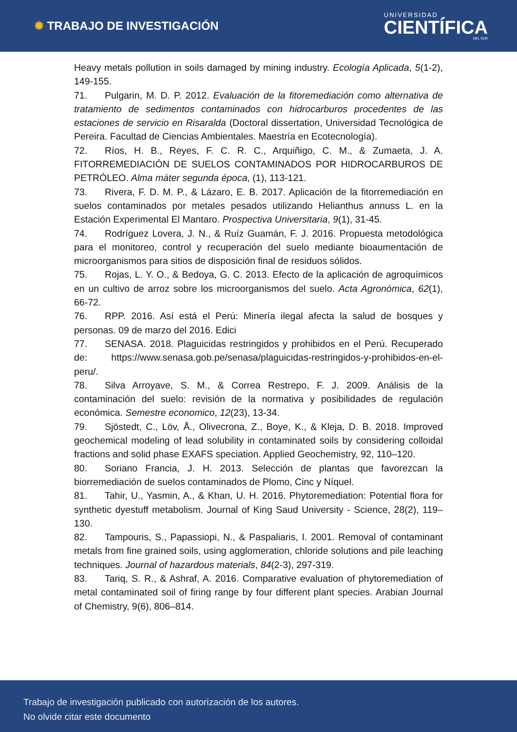✹ TRABAJO DE INVESTIGACIÓN
UNIVERSIDAD
CIENTÍFICA
DEL SUR
Heavy metals pollution in soils damaged by mining industry. Ecología Aplicada, 5(1-2), 149-155.
71. Pulgarin, M. D. P. 2012. Evaluación de la fitoremediación como alternativa de tratamiento de sedimentos contaminados con hidrocarburos procedentes de las estaciones de servicio en Risaralda (Doctoral dissertation, Universidad Tecnológica de Pereira. Facultad de Ciencias Ambientales. Maestría en Ecotecnología).
72. Ríos, H. B., Reyes, F. C. R. C., Arquiñigo, C. M., & Zumaeta, J. A. FITORREMEDIACIÓN DE SUELOS CONTAMINADOS POR HIDROCARBUROS DE PETRÓLEO. Alma máter segunda época, (1), 113-121.
73. Rivera, F. D. M. P., & Lázaro, E. B. 2017. Aplicación de la fitorremediación en suelos contaminados por metales pesados utilizando Helianthus annuss L. en la Estación Experimental El Mantaro. Prospectiva Universitaria, 9(1), 31-45.
74. Rodríguez Lovera, J. N., & Ruíz Guamán, F. J. 2016. Propuesta metodológica para el monitoreo, control y recuperación del suelo mediante bioaumentación de microorganismos para sitios de disposición final de residuos sólidos.
75. Rojas, L. Y. O., & Bedoya, G. C. 2013. Efecto de la aplicación de agroquímicos en un cultivo de arroz sobre los microorganismos del suelo. Acta Agronómica, 62(1), 66-72.
76. RPP. 2016. Así está el Perú: Minería ilegal afecta la salud de bosques y personas. 09 de marzo del 2016. Edici
77. SENASA. 2018. Plaguicidas restringidos y prohibidos en el Perú. Recuperado de: https://www.senasa.gob.pe/senasa/plaguicidas-restringidos-y-prohibidos-en-el-peru/.
78. Silva Arroyave, S. M., & Correa Restrepo, F. J. 2009. Análisis de la contaminación del suelo: revisión de la normativa y posibilidades de regulación económica. Semestre economico, 12(23), 13-34.
79. Sjöstedt, C., Löv, Å., Olivecrona, Z., Boye, K., & Kleja, D. B. 2018. Improved geochemical modeling of lead solubility in contaminated soils by considering colloidal fractions and solid phase EXAFS speciation. Applied Geochemistry, 92, 110–120.
80. Soriano Francia, J. H. 2013. Selección de plantas que favorezcan la biorremediación de suelos contaminados de Plomo, Cinc y Níquel.
81. Tahir, U., Yasmin, A., & Khan, U. H. 2016. Phytoremediation: Potential flora for synthetic dyestuff metabolism. Journal of King Saud University - Science, 28(2), 119–130.
82. Tampouris, S., Papassiopi, N., & Paspaliaris, I. 2001. Removal of contaminant metals from fine grained soils, using agglomeration, chloride solutions and pile leaching techniques. Journal of hazardous materials, 84(2-3), 297-319.
83. Tariq, S. R., & Ashraf, A. 2016. Comparative evaluation of phytoremediation of metal contaminated soil of firing range by four different plant species. Arabian Journal of Chemistry, 9(6), 806–814.
Trabajo de investigación publicado con autorización de los autores.
No olvide citar este documento